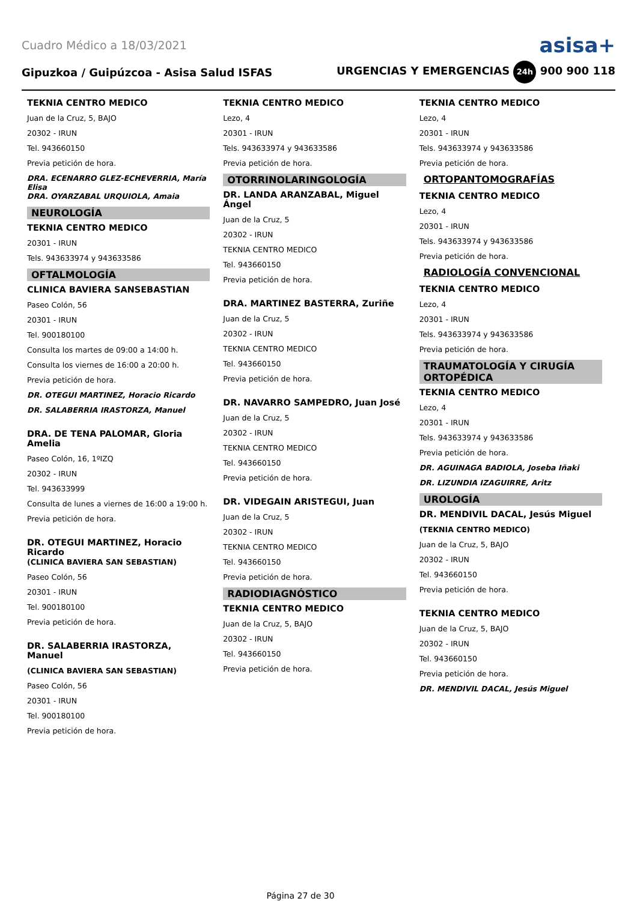Cuadro Médico a 18/03/2021 asisa+
Gipuzkoa / Guipúzcoa - Asisa Salud ISFAS URGENCIAS Y EMERGENCIAS 24h 900 900 118
TEKNIA CENTRO MEDICO
Juan de la Cruz, 5, BAJO
20302 - IRUN
Tel. 943660150
Previa petición de hora.
DRA. ECENARRO GLEZ-ECHEVERRIA, María Elisa
DRA. OYARZABAL URQUIOLA, Amaia
NEUROLOGÍA
TEKNIA CENTRO MEDICO
20301 - IRUN
Tels. 943633974 y 943633586
OFTALMOLOGÍA
CLINICA BAVIERA SANSEBASTIAN
Paseo Colón, 56
20301 - IRUN
Tel. 900180100
Consulta los martes de 09:00 a 14:00 h.
Consulta los viernes de 16:00 a 20:00 h.
Previa petición de hora.
DR. OTEGUI MARTINEZ, Horacio Ricardo
DR. SALABERRIA IRASTORZA, Manuel
DRA. DE TENA PALOMAR, Gloria Amelia
Paseo Colón, 16, 1ºIZQ
20302 - IRUN
Tel. 943633999
Consulta de lunes a viernes de 16:00 a 19:00 h.
Previa petición de hora.
DR. OTEGUI MARTINEZ, Horacio Ricardo
(CLINICA BAVIERA SAN SEBASTIAN)
Paseo Colón, 56
20301 - IRUN
Tel. 900180100
Previa petición de hora.
DR. SALABERRIA IRASTORZA, Manuel
(CLINICA BAVIERA SAN SEBASTIAN)
Paseo Colón, 56
20301 - IRUN
Tel. 900180100
Previa petición de hora.
TEKNIA CENTRO MEDICO
Lezo, 4
20301 - IRUN
Tels. 943633974 y 943633586
Previa petición de hora.
OTORRINOLARINGOLOGÍA
DR. LANDA ARANZABAL, Miguel Ángel
Juan de la Cruz, 5
20302 - IRUN
TEKNIA CENTRO MEDICO
Tel. 943660150
Previa petición de hora.
DRA. MARTINEZ BASTERRA, Zuriñe
Juan de la Cruz, 5
20302 - IRUN
TEKNIA CENTRO MEDICO
Tel. 943660150
Previa petición de hora.
DR. NAVARRO SAMPEDRO, Juan José
Juan de la Cruz, 5
20302 - IRUN
TEKNIA CENTRO MEDICO
Tel. 943660150
Previa petición de hora.
DR. VIDEGAIN ARISTEGUI, Juan
Juan de la Cruz, 5
20302 - IRUN
TEKNIA CENTRO MEDICO
Tel. 943660150
Previa petición de hora.
RADIODIAGNÓSTICO
TEKNIA CENTRO MEDICO
Juan de la Cruz, 5, BAJO
20302 - IRUN
Tel. 943660150
Previa petición de hora.
TEKNIA CENTRO MEDICO
Lezo, 4
20301 - IRUN
Tels. 943633974 y 943633586
Previa petición de hora.
ORTOPANTOMOGRAFÍAS
TEKNIA CENTRO MEDICO
Lezo, 4
20301 - IRUN
Tels. 943633974 y 943633586
Previa petición de hora.
RADIOLOGÍA CONVENCIONAL
TEKNIA CENTRO MEDICO
Lezo, 4
20301 - IRUN
Tels. 943633974 y 943633586
Previa petición de hora.
TRAUMATOLOGÍA Y CIRUGÍA ORTOPÉDICA
TEKNIA CENTRO MEDICO
Lezo, 4
20301 - IRUN
Tels. 943633974 y 943633586
Previa petición de hora.
DR. AGUINAGA BADIOLA, Joseba Iñaki
DR. LIZUNDIA IZAGUIRRE, Aritz
UROLOGÍA
DR. MENDIVIL DACAL, Jesús Miguel
(TEKNIA CENTRO MEDICO)
Juan de la Cruz, 5, BAJO
20302 - IRUN
Tel. 943660150
Previa petición de hora.
TEKNIA CENTRO MEDICO
Juan de la Cruz, 5, BAJO
20302 - IRUN
Tel. 943660150
Previa petición de hora.
DR. MENDIVIL DACAL, Jesús Miguel
Página 27 de 30